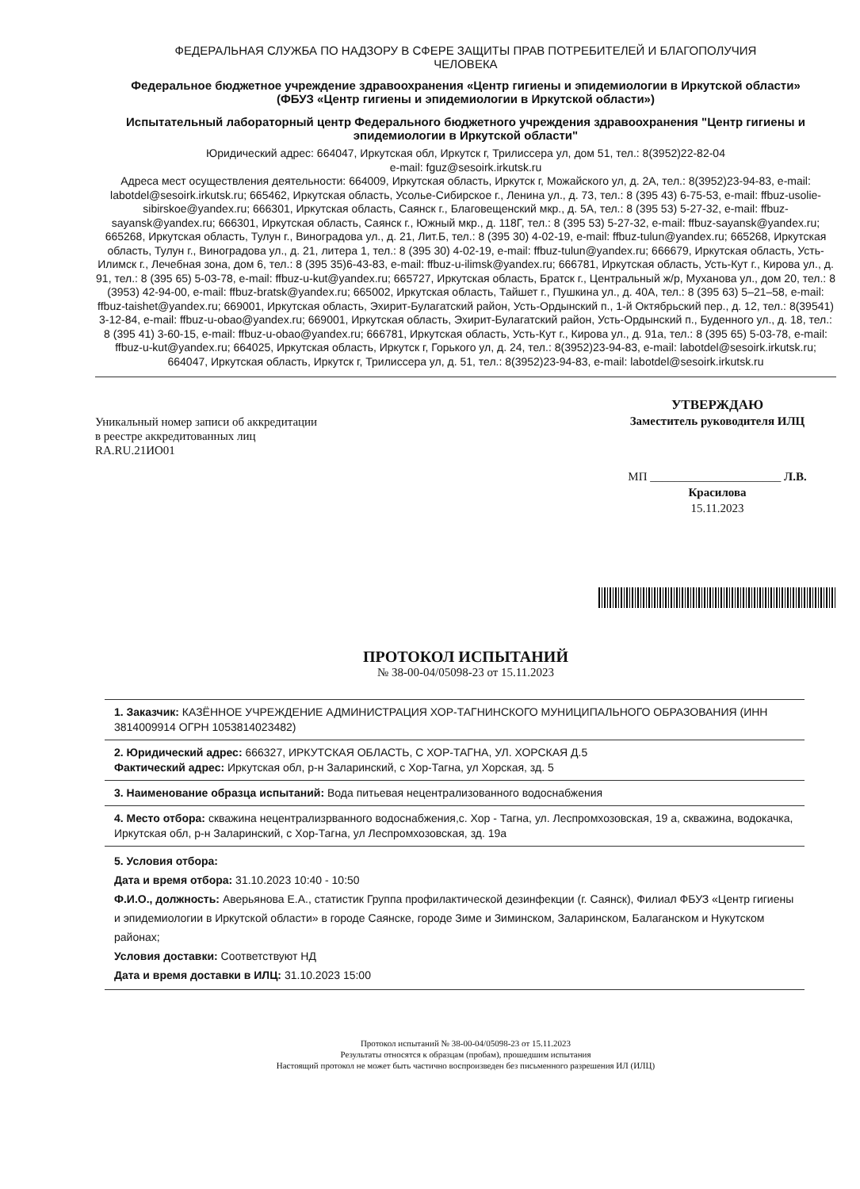ФЕДЕРАЛЬНАЯ СЛУЖБА ПО НАДЗОРУ В СФЕРЕ ЗАЩИТЫ ПРАВ ПОТРЕБИТЕЛЕЙ И БЛАГОПОЛУЧИЯ
ЧЕЛОВЕКА
Федеральное бюджетное учреждение здравоохранения «Центр гигиены и эпидемиологии в Иркутской области»
(ФБУЗ «Центр гигиены и эпидемиологии в Иркутской области»)
Испытательный лабораторный центр Федерального бюджетного учреждения здравоохранения "Центр гигиены и эпидемиологии в Иркутской области"
Юридический адрес: 664047, Иркутская обл, Иркутск г, Трилиссера ул, дом 51, тел.: 8(3952)22-82-04
e-mail: fguz@sesoirk.irkutsk.ru
Адреса мест осуществления деятельности: 664009, Иркутская область, Иркутск г, Можайского ул, д. 2А, тел.: 8(3952)23-94-83, e-mail: labotdel@sesoirk.irkutsk.ru; 665462, Иркутская область, Усолье-Сибирское г., Ленина ул., д. 73, тел.: 8 (395 43) 6-75-53, e-mail: ffbuz-usolie-sibirskoe@yandex.ru; 666301, Иркутская область, Саянск г., Благовещенский мкр., д. 5А, тел.: 8 (395 53) 5-27-32, e-mail: ffbuz-sayansk@yandex.ru; 666301, Иркутская область, Саянск г., Южный мкр., д. 118Г, тел.: 8 (395 53) 5-27-32, e-mail: ffbuz-sayansk@yandex.ru; 665268, Иркутская область, Тулун г., Виноградова ул., д. 21, Лит.Б, тел.: 8 (395 30) 4-02-19, e-mail: ffbuz-tulun@yandex.ru; 665268, Иркутская область, Тулун г., Виноградова ул., д. 21, литера 1, тел.: 8 (395 30) 4-02-19, e-mail: ffbuz-tulun@yandex.ru; 666679, Иркутская область, Усть-Илимск г., Лечебная зона, дом 6, тел.: 8 (395 35)6-43-83, e-mail: ffbuz-u-ilimsk@yandex.ru; 666781, Иркутская область, Усть-Кут г., Кирова ул., д. 91, тел.: 8 (395 65) 5-03-78, e-mail: ffbuz-u-kut@yandex.ru; 665727, Иркутская область, Братск г., Центральный ж/р, Муханова ул., дом 20, тел.: 8 (3953) 42-94-00, e-mail: ffbuz-bratsk@yandex.ru; 665002, Иркутская область, Тайшет г., Пушкина ул., д. 40А, тел.: 8 (395 63) 5–21–58, e-mail: ffbuz-taishet@yandex.ru; 669001, Иркутская область, Эхирит-Булагатский район, Усть-Ордынский п., 1-й Октябрьский пер., д. 12, тел.: 8(39541) 3-12-84, e-mail: ffbuz-u-obao@yandex.ru; 669001, Иркутская область, Эхирит-Булагатский район, Усть-Ордынский п., Буденного ул., д. 18, тел.: 8 (395 41) 3-60-15, e-mail: ffbuz-u-obao@yandex.ru; 666781, Иркутская область, Усть-Кут г., Кирова ул., д. 91а, тел.: 8 (395 65) 5-03-78, e-mail: ffbuz-u-kut@yandex.ru; 664025, Иркутская область, Иркутск г, Горького ул, д. 24, тел.: 8(3952)23-94-83, e-mail: labotdel@sesoirk.irkutsk.ru; 664047, Иркутская область, Иркутск г, Трилиссера ул, д. 51, тел.: 8(3952)23-94-83, e-mail: labotdel@sesoirk.irkutsk.ru
Уникальный номер записи об аккредитации
в реестре аккредитованных лиц
RA.RU.21ИО01
УТВЕРЖДАЮ
Заместитель руководителя ИЛЦ
МП ______________________ Л.В. Красилова
15.11.2023
ПРОТОКОЛ ИСПЫТАНИЙ
№ 38-00-04/05098-23 от 15.11.2023
1. Заказчик: КАЗЁННОЕ УЧРЕЖДЕНИЕ АДМИНИСТРАЦИЯ ХОР-ТАГНИНСКОГО МУНИЦИПАЛЬНОГО ОБРАЗОВАНИЯ (ИНН 3814009914 ОГРН 1053814023482)
2. Юридический адрес: 666327, ИРКУТСКАЯ ОБЛАСТЬ, С ХОР-ТАГНА, УЛ. ХОРСКАЯ Д.5
Фактический адрес: Иркутская обл, р-н Заларинский, с Хор-Тагна, ул Хорская, зд. 5
3. Наименование образца испытаний: Вода питьевая нецентрализованного водоснабжения
4. Место отбора: скважина нецентрализрванного водоснабжения,с. Хор - Тагна, ул. Леспромхозовская, 19 а, скважина, водокачка, Иркутская обл, р-н Заларинский, с Хор-Тагна, ул Леспромхозовская, зд. 19а
5. Условия отбора:
Дата и время отбора: 31.10.2023 10:40 - 10:50
Ф.И.О., должность: Аверьянова Е.А., статистик Группа профилактической дезинфекции (г. Саянск), Филиал ФБУЗ «Центр гигиены и эпидемиологии в Иркутской области» в городе Саянске, городе Зиме и Зиминском, Заларинском, Балаганском и Нукутском районах;
Условия доставки: Соответствуют НД
Дата и время доставки в ИЛЦ: 31.10.2023 15:00
Протокол испытаний № 38-00-04/05098-23 от 15.11.2023
Результаты относятся к образцам (пробам), прошедшим испытания
Настоящий протокол не может быть частично воспроизведен без письменного разрешения ИЛ (ИЛЦ)